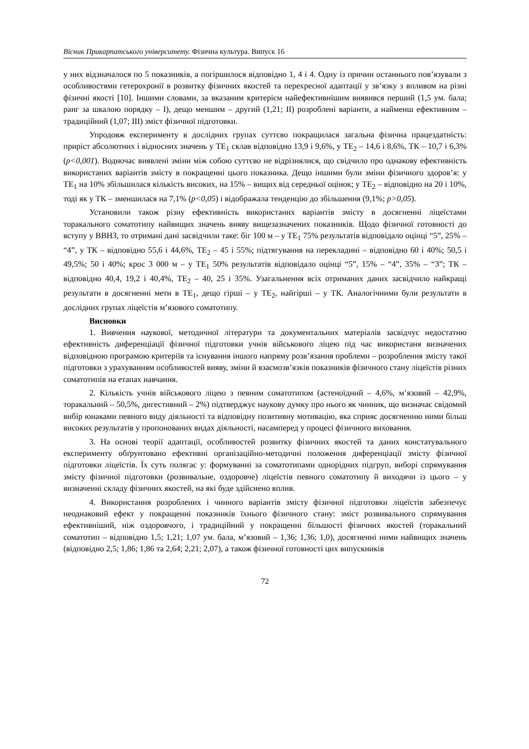Вісник Прикарпатського університету. Фізична культура. Випуск 16
у них відзначалося по 5 показників, а погіршилося відповідно 1, 4 і 4. Одну із причин останнього пов’язували з особливостями гетерохронії в розвитку фізичних якостей та перехресної адаптації у зв’язку з впливом на різні фізичні якості [10]. Іншими словами, за вказаним критерієм найефективнішим виявився перший (1,5 ум. бала; ранг за шкалою порядку – I), дещо меншим – другий (1,21; II) розроблені варіанти, а найменш ефективним – традиційний (1,07; III) зміст фізичної підготовки.
Упродовж експерименту в дослідних групах суттєво покращилася загальна фізична працездатність: приріст абсолютних і відносних значень у ТЕ<sub>1</sub> склав відповідно 13,9 і 9,6%, у ТЕ<sub>2</sub> – 14,6 і 8,6%, ТК – 10,7 і 6,3% (p<0,001). Водночас виявлені зміни між собою суттєво не відрізнялися, що свідчило про однакову ефективність використаних варіантів змісту в покращенні цього показника. Дещо іншими були зміни фізичного здоров’я: у ТЕ<sub>1</sub> на 10% збільшилася кількість високих, на 15% – вищих від середньої оцінок; у ТЕ<sub>2</sub> – відповідно на 20 і 10%, тоді як у ТК – зменшилася на 7,1% (p<0,05) і відображала тенденцію до збільшення (9,1%; p>0,05).
Установили також різну ефективність використаних варіантів змісту в досягненні ліцеїстами торакального соматотипу найвищих значень вияву вищезазначених показників. Щодо фізичної готовності до вступу у ВВНЗ, то отримані дані засвідчили таке: біг 100 м – у ТЕ<sub>1</sub> 75% результатів відповідало оцінці “5”, 25% – “4”, у ТК – відповідно 55,6 і 44,6%, ТЕ<sub>2</sub> – 45 і 55%; підтягування на перекладині – відповідно 60 і 40%; 50,5 і 49,5%; 50 і 40%; крос 3 000 м – у ТЕ<sub>1</sub> 50% результатів відповідало оцінці “5”, 15% – “4”, 35% – “3”; ТК – відповідно 40,4, 19,2 і 40,4%, ТЕ<sub>2</sub> – 40, 25 і 35%. Узагальнення всіх отриманих даних засвідчило найкращі результати в досягненні мети в ТЕ<sub>1</sub>, дещо гірші – у ТЕ<sub>2</sub>, найгірші – у ТК. Аналогічними були результати в дослідних групах ліцеїстів м’язового соматотипу.
Висновки
1. Вивчення наукової, методичної літератури та документальних матеріалів засвідчує недостатню ефективність диференціації фізичної підготовки учнів військового ліцею під час використаня визначених відповідною програмою критеріїв та існування іншого напряму розв’язання проблеми – розроблення змісту такої підготовки з урахуванням особливостей вияву, зміни й взаємозв’язків показників фізичного стану ліцеїстів різних соматотипів на етапах навчання.
2. Кількість учнів військового ліцею з певним соматотипом (астеноїдний – 4,6%, м’язовий – 42,9%, торакальний – 50,5%, дигестивний – 2%) підтверджує наукову думку про нього як чинник, що визначає свідомий вибір юнаками певного виду діяльності та відповідну позитивну мотивацію, яка сприяє досягненню ними більш високих результатів у пропонованих видах діяльності, насамперед у процесі фізичного виховання.
3. На основі теорії адаптації, особливостей розвитку фізичних якостей та даних констатувального експерименту обґрунтовано ефективні організаційно-методичні положення диференціації змісту фізичної підготовки ліцеїстів. Їх суть полягає у: формуванні за соматотипами однорідних підгруп, виборі спрямування змісту фізичної підготовки (розвивальне, оздоровче) ліцеїстів певного соматотипу й виходячи із цього – у визначенні складу фізичних якостей, на які буде здійснено вплив.
4. Використання розроблених і чинного варіантів змісту фізичної підготовки ліцеїстів забезпечує неоднаковий ефект у покращенні показників їхнього фізичного стану: зміст розвивального спрямування ефективніший, ніж оздоровчого, і традиційний у покращенні більшості фізичних якостей (торакальний соматотип – відповідно 1,5; 1,21; 1,07 ум. бала, м’язовий – 1,36; 1,36; 1,0), досягненні ними найвищих значень (відповідно 2,5; 1,86; 1,86 та 2,64; 2,21; 2,07), а також фізичної готовності цих випускників
72